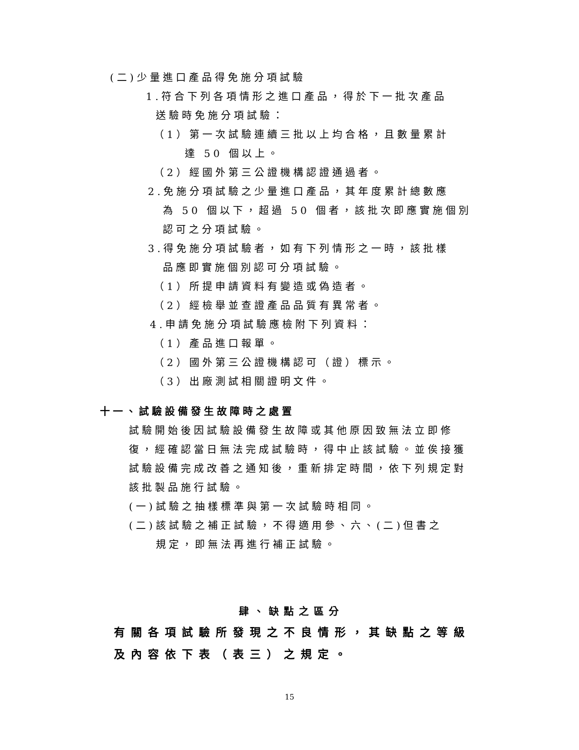(二)少量進口產品得免施分項試驗
1.符合下列各項情形之進口產品，得於下一批次產品
送驗時免施分項試驗：
（1）第一次試驗連續三批以上均合格，且數量累計
達 50 個以上。
（2）經國外第三公證機構認證通過者。
2.免施分項試驗之少量進口產品，其年度累計總數應
為 50 個以下，超過 50 個者，該批次即應實施個別
認可之分項試驗。
3.得免施分項試驗者，如有下列情形之一時，該批樣
品應即實施個別認可分項試驗。
（1）所提申請資料有變造或偽造者。
（2）經檢舉並查證產品品質有異常者。
4.申請免施分項試驗應檢附下列資料：
（1）產品進口報單。
（2）國外第三公證機構認可（證）標示。
（3）出廠測試相關證明文件。
十一、試驗設備發生故障時之處置
試驗開始後因試驗設備發生故障或其他原因致無法立即修復，經確認當日無法完成試驗時，得中止該試驗。並俟接獲試驗設備完成改善之通知後，重新排定時間，依下列規定對該批製品施行試驗。
(一)試驗之抽樣標準與第一次試驗時相同。
(二)該試驗之補正試驗，不得適用參、六、(二)但書之
規定，即無法再進行補正試驗。
肆、缺點之區分
有關各項試驗所發現之不良情形，其缺點之等級及內容依下表（表三）之規定。
15